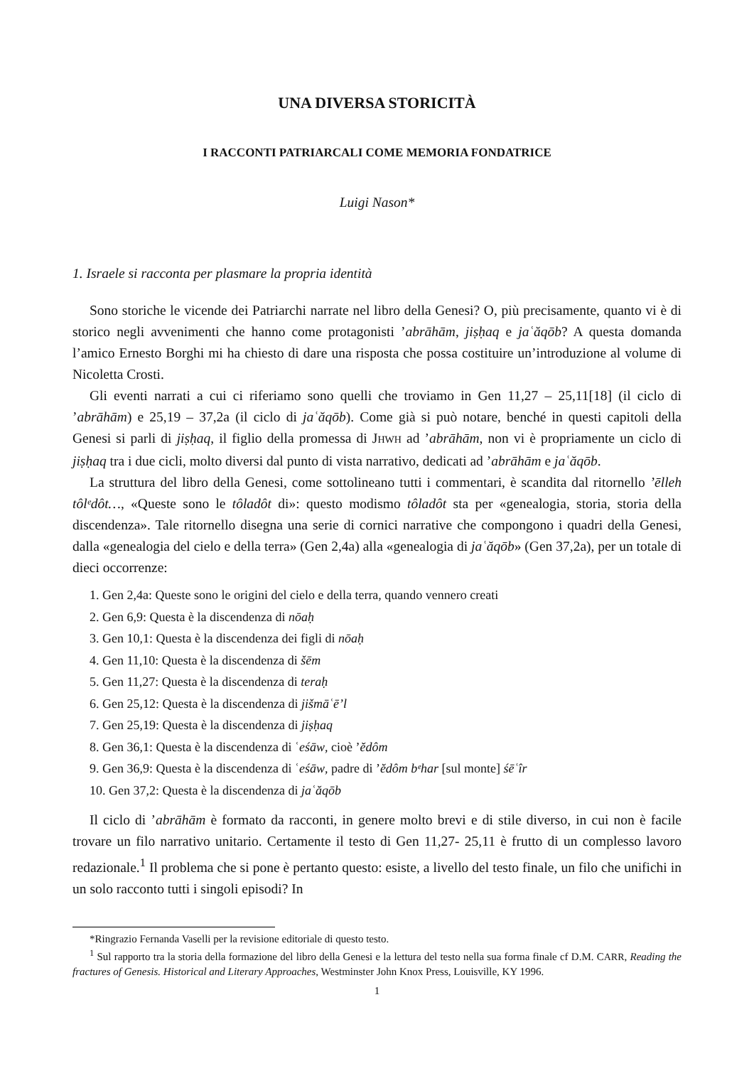UNA DIVERSA STORICITÀ
I RACCONTI PATRIARCALI COME MEMORIA FONDATRICE
Luigi Nason*
1. Israele si racconta per plasmare la propria identità
Sono storiche le vicende dei Patriarchi narrate nel libro della Genesi? O, più precisamente, quanto vi è di storico negli avvenimenti che hanno come protagonisti ’abrāhām, jiṣḥaq e jaʿăqōb? A questa domanda l’amico Ernesto Borghi mi ha chiesto di dare una risposta che possa costituire un’introduzione al volume di Nicoletta Crosti.
Gli eventi narrati a cui ci riferiamo sono quelli che troviamo in Gen 11,27 – 25,11[18] (il ciclo di ’abrāhām) e 25,19 – 37,2a (il ciclo di jaʿăqōb). Come già si può notare, benché in questi capitoli della Genesi si parli di jiṣḥaq, il figlio della promessa di JHWH ad ’abrāhām, non vi è propriamente un ciclo di jiṣḥaq tra i due cicli, molto diversi dal punto di vista narrativo, dedicati ad ’abrāhām e jaʿăqōb.
La struttura del libro della Genesi, come sottolineano tutti i commentari, è scandita dal ritornello ’ēlleh tôlᵉdôt…, «Queste sono le tôladôt di»: questo modismo tôladôt sta per «genealogia, storia, storia della discendenza». Tale ritornello disegna una serie di cornici narrative che compongono i quadri della Genesi, dalla «genealogia del cielo e della terra» (Gen 2,4a) alla «genealogia di jaʿăqōb» (Gen 37,2a), per un totale di dieci occorrenze:
1. Gen 2,4a: Queste sono le origini del cielo e della terra, quando vennero creati
2. Gen 6,9: Questa è la discendenza di nōaḥ
3. Gen 10,1: Questa è la discendenza dei figli di nōaḥ
4. Gen 11,10: Questa è la discendenza di šēm
5. Gen 11,27: Questa è la discendenza di teraḥ
6. Gen 25,12: Questa è la discendenza di jišmāʿē’l
7. Gen 25,19: Questa è la discendenza di jiṣḥaq
8. Gen 36,1: Questa è la discendenza di ʿeśāw, cioè ’ĕdôm
9. Gen 36,9: Questa è la discendenza di ʿeśāw, padre di ’ĕdôm bᵉhar [sul monte] śēʿîr
10. Gen 37,2: Questa è la discendenza di jaʿăqōb
Il ciclo di ’abrāhām è formato da racconti, in genere molto brevi e di stile diverso, in cui non è facile trovare un filo narrativo unitario. Certamente il testo di Gen 11,27- 25,11 è frutto di un complesso lavoro redazionale.<sup>1</sup> Il problema che si pone è pertanto questo: esiste, a livello del testo finale, un filo che unifichi in un solo racconto tutti i singoli episodi? In
*Ringrazio Fernanda Vaselli per la revisione editoriale di questo testo.
<sup>1</sup> Sul rapporto tra la storia della formazione del libro della Genesi e la lettura del testo nella sua forma finale cf D.M. CARR, Reading the fractures of Genesis. Historical and Literary Approaches, Westminster John Knox Press, Louisville, KY 1996.
1